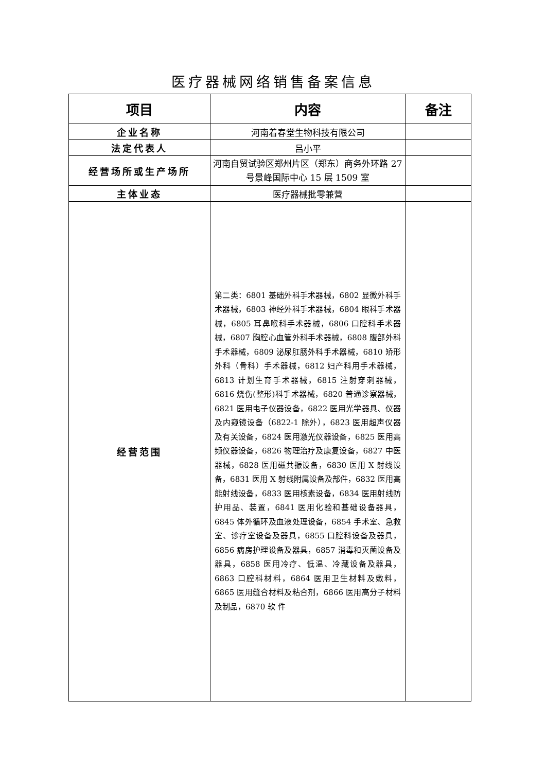医疗器械网络销售备案信息
| 项目 | 内容 | 备注 |
| --- | --- | --- |
| 企业名称 | 河南着春堂生物科技有限公司 | |
| 法定代表人 | 吕小平 | |
| 经营场所或生产场所 | 河南自贸试验区郑州片区（郑东）商务外环路 27 号景峰国际中心 15 层 1509 室 | |
| 主体业态 | 医疗器械批零兼营 | |
| 经营范围 | 第二类：6801 基础外科手术器械，6802 显微外科手术器械，6803 神经外科手术器械，6804 眼科手术器械，6805 耳鼻喉科手术器械，6806 口腔科手术器械，6807 胸腔心血管外科手术器械，6808 腹部外科手术器械，6809 泌尿肛肠外科手术器械，6810 矫形外科（骨科）手术器械，6812 妇产科用手术器械，6813 计划生育手术器械，6815 注射穿刺器械，6816 烧伤(整形)科手术器械，6820 普通诊察器械，6821 医用电子仪器设备，6822 医用光学器具、仪器及内窥镜设备（6822-1 除外），6823 医用超声仪器及有关设备，6824 医用激光仪器设备，6825 医用高频仪器设备，6826 物理治疗及康复设备，6827 中医器械，6828 医用磁共振设备，6830 医用 X 射线设备，6831 医用 X 射线附属设备及部件，6832 医用高能射线设备，6833 医用核素设备，6834 医用射线防护用品、装置，6841 医用化验和基础设备器具，6845 体外循环及血液处理设备，6854 手术室、急救室、诊疗室设备及器具，6855 口腔科设备及器具，6856 病房护理设备及器具，6857 消毒和灭菌设备及器具，6858 医用冷疗、低温、冷藏设备及器具，6863 口腔科材料，6864 医用卫生材料及敷料，6865 医用缝合材料及粘合剂，6866 医用高分子材料及制品，6870 软 件 | |